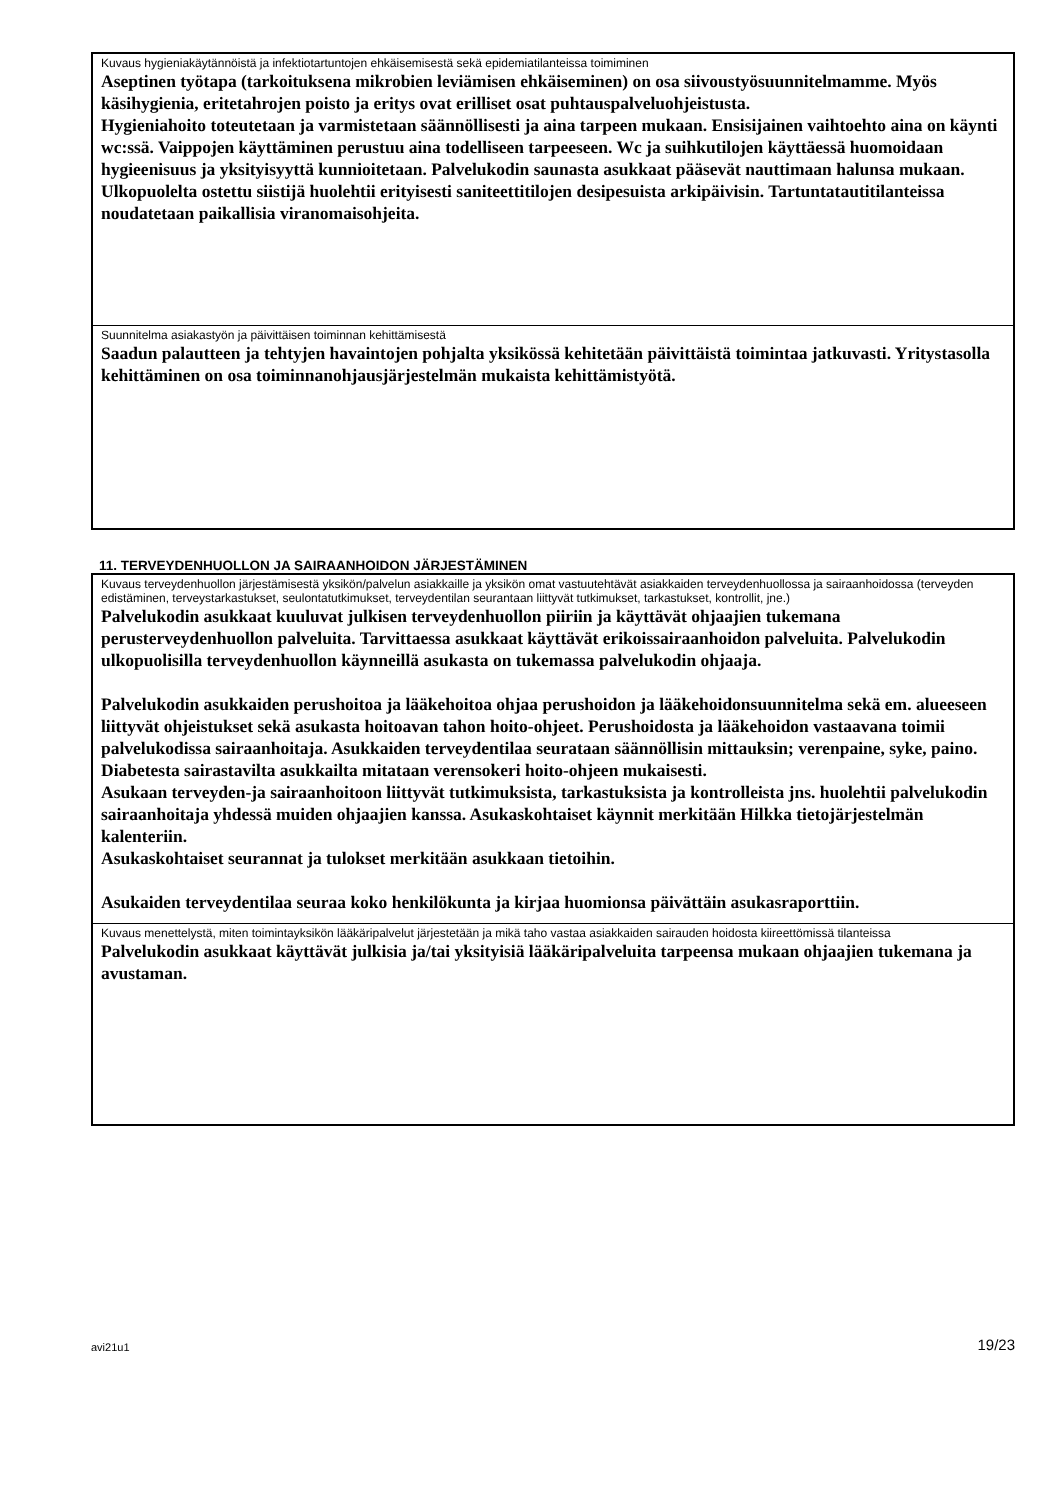Kuvaus hygieniakäytännöistä ja infektiotartuntojen ehkäisemisestä sekä epidemiatilanteissa toimiminen
Aseptinen työtapa (tarkoituksena mikrobien leviämisen ehkäiseminen) on osa siivoustyösuunnitelmamme. Myös käsihygienia, eritetahrojen poisto ja eritys ovat erilliset osat puhtauspalveluohjeistusta.
Hygieniahoito toteutetaan ja varmistetaan säännöllisesti ja aina tarpeen mukaan. Ensisijainen vaihtoehto aina on käynti wc:ssä. Vaippojen käyttäminen perustuu aina todelliseen tarpeeseen. Wc ja suihkutilojen käyttäessä huomoidaan hygieenisuus ja yksityisyyttä kunnioitetaan. Palvelukodin saunasta asukkaat pääsevät nauttimaan halunsa mukaan. Ulkopuolelta ostettu siistijä huolehtii erityisesti saniteettitilojen desipesuista arkipäivisin. Tartuntatautitilanteissa noudatetaan paikallisia viranomaisohjeita.
Suunnitelma asiakastyön ja päivittäisen toiminnan kehittämisestä
Saadun palautteen ja tehtyjen havaintojen pohjalta yksikössä kehitetään päivittäistä toimintaa jatkuvasti. Yritystasolla kehittäminen on osa toiminnanohjausjärjestelmän mukaista kehittämistyötä.
11. TERVEYDENHUOLLON JA SAIRAANHOIDON JÄRJESTÄMINEN
Kuvaus terveydenhuollon järjestämisestä yksikön/palvelun asiakkaille ja yksikön omat vastuutehtävät asiakkaiden terveydenhuollossa ja sairaanhoidossa (terveyden edistäminen, terveystarkastukset, seulontatutkimukset, terveydentilan seurantaan liittyvät tutkimukset, tarkastukset, kontrollit, jne.)
Palvelukodin asukkaat kuuluvat julkisen terveydenhuollon piiriin ja käyttävät ohjaajien tukemana perusterveydenhuollon palveluita. Tarvittaessa asukkaat käyttävät erikoissairaanhoidon palveluita. Palvelukodin ulkopuolisilla terveydenhuollon käynneillä asukasta on tukemassa palvelukodin ohjaaja.
Palvelukodin asukkaiden perushoitoa ja lääkehoitoa ohjaa perushoidon ja lääkehoidonsuunnitelma sekä em. alueeseen liittyvät ohjeistukset sekä asukasta hoitoavan tahon hoito-ohjeet. Perushoidosta ja lääkehoidon vastaavana toimii palvelukodissa sairaanhoitaja. Asukkaiden terveydentilaa seurataan säännöllisin mittauksin; verenpaine, syke, paino. Diabetesta sairastavilta asukkailta mitataan verensokeri hoito-ohjeen mukaisesti.
Asukaan terveyden-ja sairaanhoitoon liittyvät tutkimuksista, tarkastuksista ja kontrolleista jns. huolehtii palvelukodin sairaanhoitaja yhdessä muiden ohjaajien kanssa. Asukaskohtaiset käynnit merkitään Hilkka tietojärjestelmän kalenteriin.
Asukaskohtaiset seurannat ja tulokset merkitään asukkaan tietoihin.
Asukaiden terveydentilaa seuraa koko henkilökunta ja kirjaa huomionsa päivättäin asukasraporttiin.
Kuvaus menettelystä, miten toimintayksikön lääkäripalvelut järjestetään ja mikä taho vastaa asiakkaiden sairauden hoidosta kiireettömissä tilanteissa
Palvelukodin asukkaat käyttävät julkisia ja/tai yksityisiä lääkäripalveluita tarpeensa mukaan ohjaajien tukemana ja avustaman.
avi21u1 19/23